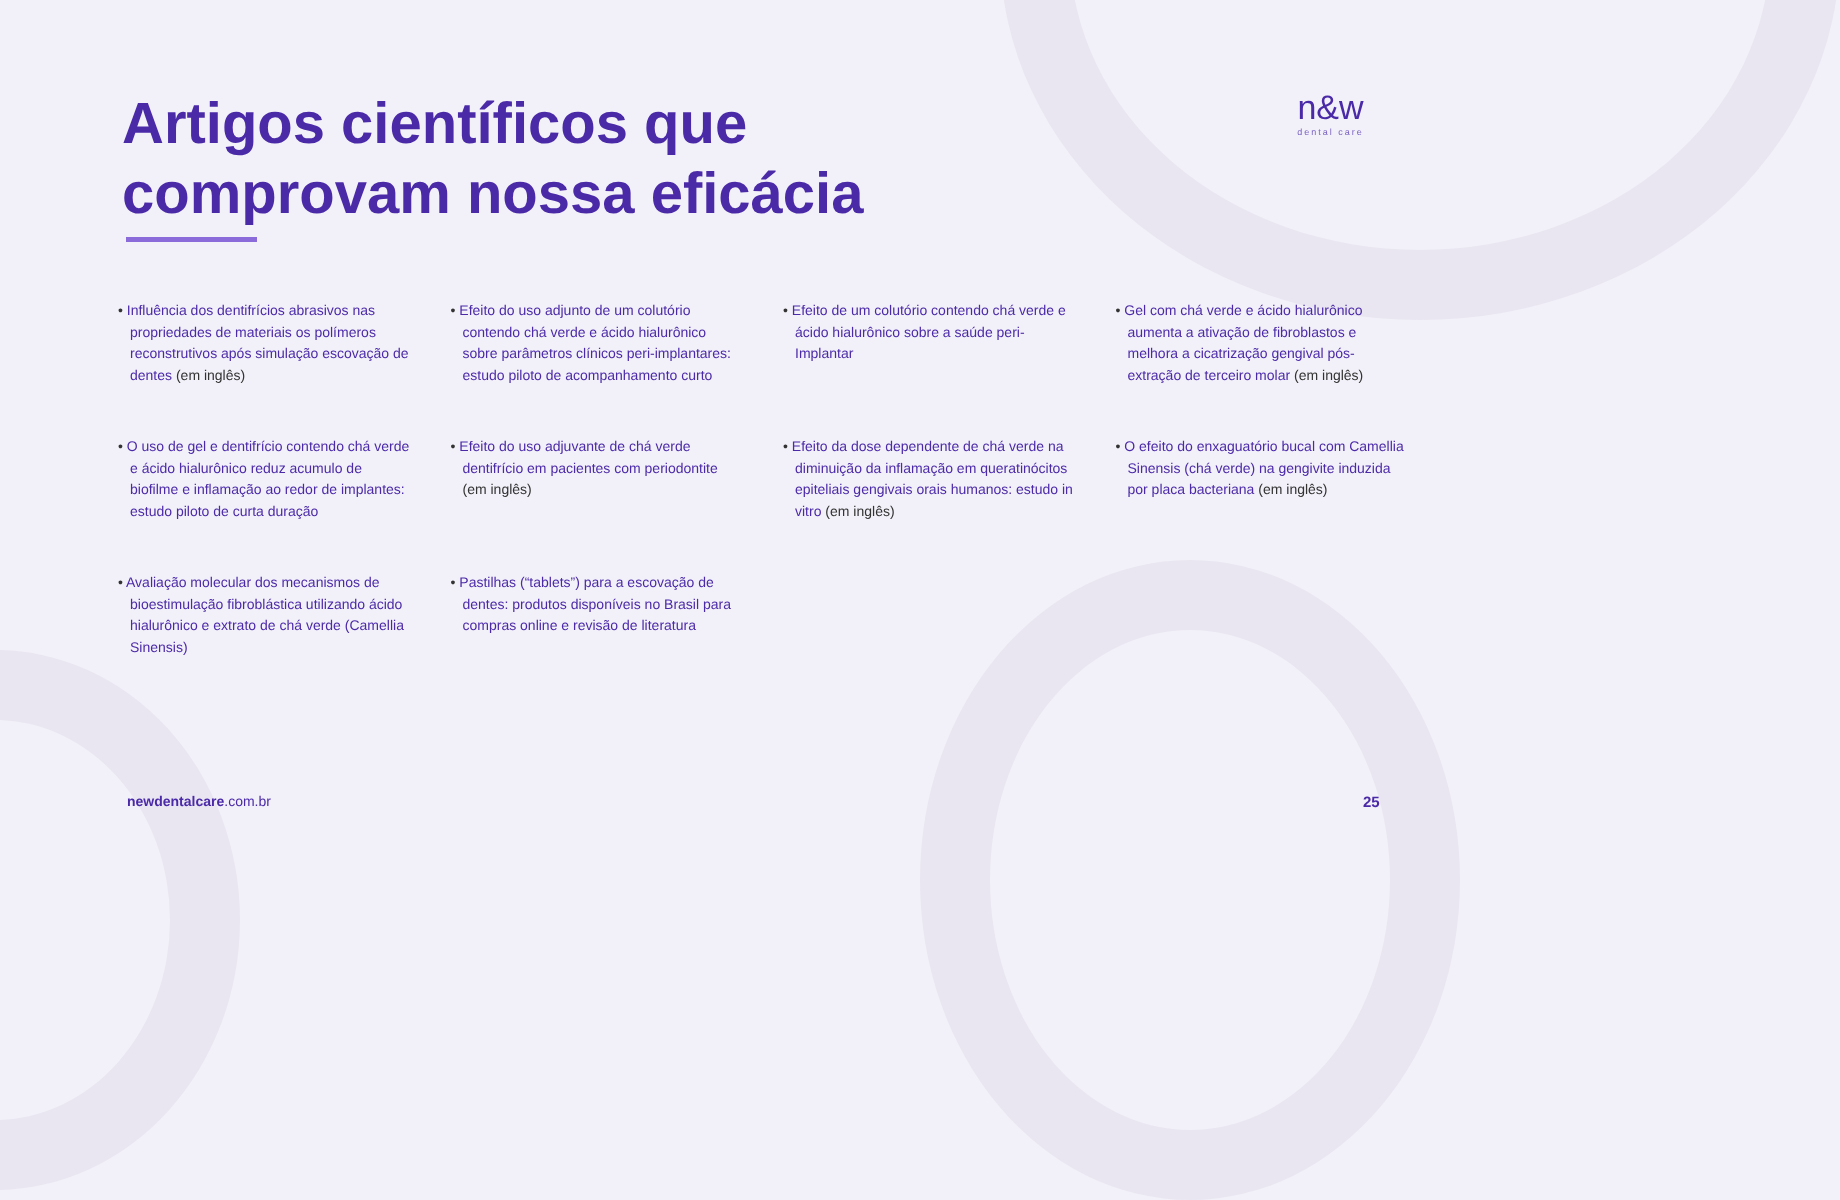Artigos científicos que
comprovam nossa eficácia
n&w
dental care
• Influência dos dentifrícios abrasivos nas propriedades de materiais os polímeros reconstrutivos após simulação escovação de dentes (em inglês)
• Efeito do uso adjunto de um colutório contendo chá verde e ácido hialurônico sobre parâmetros clínicos peri-implantares: estudo piloto de acompanhamento curto
• Efeito de um colutório contendo chá verde e ácido hialurônico sobre a saúde peri-Implantar
• Gel com chá verde e ácido hialurônico aumenta a ativação de fibroblastos e melhora a cicatrização gengival pós-extração de terceiro molar (em inglês)
• O uso de gel e dentifrício contendo chá verde e ácido hialurônico reduz acumulo de biofilme e inflamação ao redor de implantes: estudo piloto de curta duração
• Efeito do uso adjuvante de chá verde dentifrício em pacientes com periodontite (em inglês)
• Efeito da dose dependente de chá verde na diminuição da inflamação em queratinócitos epiteliais gengivais orais humanos: estudo in vitro (em inglês)
• O efeito do enxaguatório bucal com Camellia Sinensis (chá verde) na gengivite induzida por placa bacteriana (em inglês)
• Avaliação molecular dos mecanismos de bioestimulação fibroblástica utilizando ácido hialurônico e extrato de chá verde (Camellia Sinensis)
• Pastilhas (“tablets”) para a escovação de dentes: produtos disponíveis no Brasil para compras online e revisão de literatura
newdentalcare.com.br 25